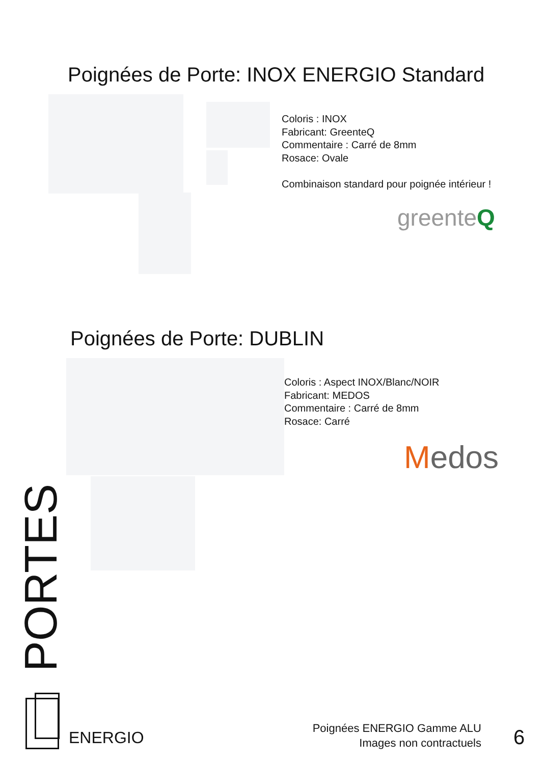Poignées de Porte: INOX ENERGIO Standard
Coloris : INOX
Fabricant: GreenteQ
Commentaire : Carré de 8mm
Rosace: Ovale
Combinaison standard pour poignée intérieur !
greenteQ
Poignées de Porte: DUBLIN
Coloris : Aspect INOX/Blanc/NOIR
Fabricant: MEDOS
Commentaire : Carré de 8mm
Rosace: Carré
Medos
PORTES
ENERGIO
Poignées ENERGIO Gamme ALU
Images non contractuels
6